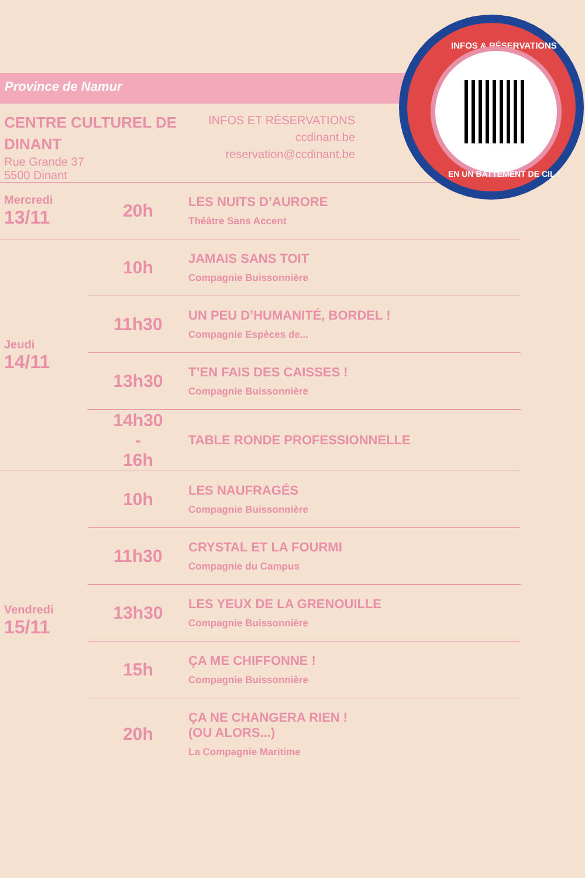INFOS & RÉSERVATIONS
EN UN BATTEMENT DE CIL !
Province de Namur
CENTRE CULTUREL DE DINANT
Rue Grande 37
5500 Dinant
INFOS ET RÉSERVATIONS
ccdinant.be
reservation@ccdinant.be
| Mercredi 13/11 | 20h | LES NUITS D’AURORE Théâtre Sans Accent |
| Jeudi 14/11 | 10h | JAMAIS SANS TOIT Compagnie Buissonnière |
| | 11h30 | UN PEU D’HUMANITÉ, BORDEL ! Compagnie Espèces de... |
| | 13h30 | T’EN FAIS DES CAISSES ! Compagnie Buissonnière |
| | 14h30 - 16h | TABLE RONDE PROFESSIONNELLE |
| Vendredi 15/11 | 10h | LES NAUFRAGÉS Compagnie Buissonnière |
| | 11h30 | CRYSTAL ET LA FOURMI Compagnie du Campus |
| | 13h30 | LES YEUX DE LA GRENOUILLE Compagnie Buissonnière |
| | 15h | ÇA ME CHIFFONNE ! Compagnie Buissonnière |
| | 20h | ÇA NE CHANGERA RIEN ! (OU ALORS...) La Compagnie Maritime |